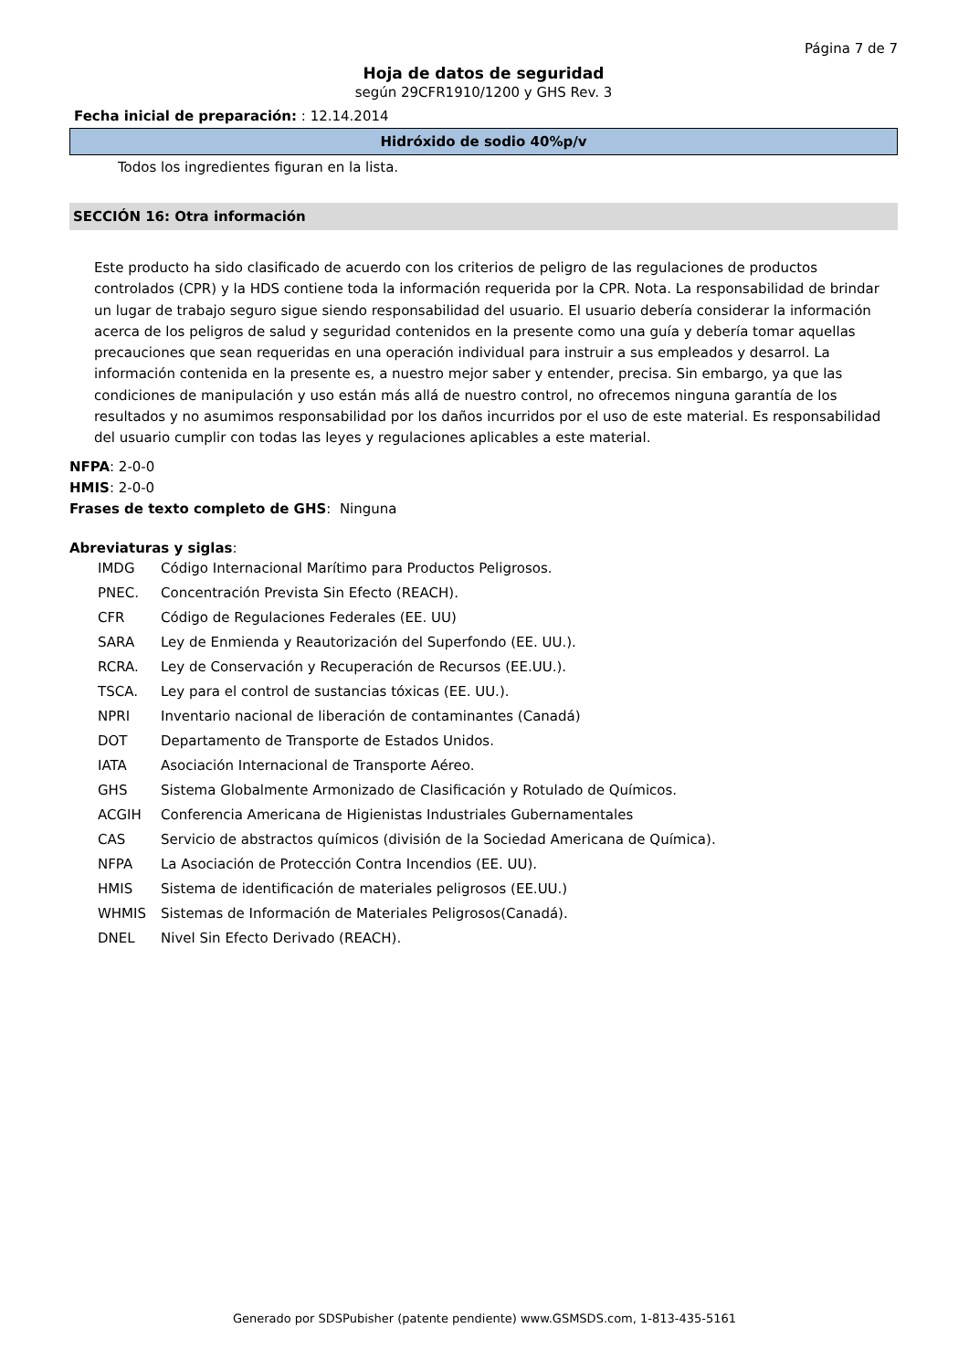Página 7 de 7
Hoja de datos de seguridad
según 29CFR1910/1200 y GHS Rev. 3
Fecha inicial de preparación: : 12.14.2014
Hidróxido de sodio 40%p/v
Todos los ingredientes figuran en la lista.
SECCIÓN 16: Otra información
Este producto ha sido clasificado de acuerdo con los criterios de peligro de las regulaciones de productos controlados (CPR) y la HDS contiene toda la información requerida por la CPR. Nota. La responsabilidad de brindar un lugar de trabajo seguro sigue siendo responsabilidad del usuario. El usuario debería considerar la información acerca de los peligros de salud y seguridad contenidos en la presente como una guía y debería tomar aquellas precauciones que sean requeridas en una operación individual para instruir a sus empleados y desarrol. La información contenida en la presente es, a nuestro mejor saber y entender, precisa. Sin embargo, ya que las condiciones de manipulación y uso están más allá de nuestro control, no ofrecemos ninguna garantía de los resultados y no asumimos responsabilidad por los daños incurridos por el uso de este material. Es responsabilidad del usuario cumplir con todas las leyes y regulaciones aplicables a este material.
NFPA: 2-0-0
HMIS: 2-0-0
Frases de texto completo de GHS: Ninguna
Abreviaturas y siglas:
| IMDG | Código Internacional Marítimo para Productos Peligrosos. |
| PNEC. | Concentración Prevista Sin Efecto (REACH). |
| CFR | Código de Regulaciones Federales (EE. UU) |
| SARA | Ley de Enmienda y Reautorización del Superfondo (EE. UU.). |
| RCRA. | Ley de Conservación y Recuperación de Recursos (EE.UU.). |
| TSCA. | Ley para el control de sustancias tóxicas (EE. UU.). |
| NPRI | Inventario nacional de liberación de contaminantes (Canadá) |
| DOT | Departamento de Transporte de Estados Unidos. |
| IATA | Asociación Internacional de Transporte Aéreo. |
| GHS | Sistema Globalmente Armonizado de Clasificación y Rotulado de Químicos. |
| ACGIH | Conferencia Americana de Higienistas Industriales Gubernamentales |
| CAS | Servicio de abstractos químicos (división de la Sociedad Americana de Química). |
| NFPA | La Asociación de Protección Contra Incendios (EE. UU). |
| HMIS | Sistema de identificación de materiales peligrosos (EE.UU.) |
| WHMIS | Sistemas de Información de Materiales Peligrosos(Canadá). |
| DNEL | Nivel Sin Efecto Derivado (REACH). |
Generado por SDSPubisher (patente pendiente) www.GSMSDS.com, 1-813-435-5161